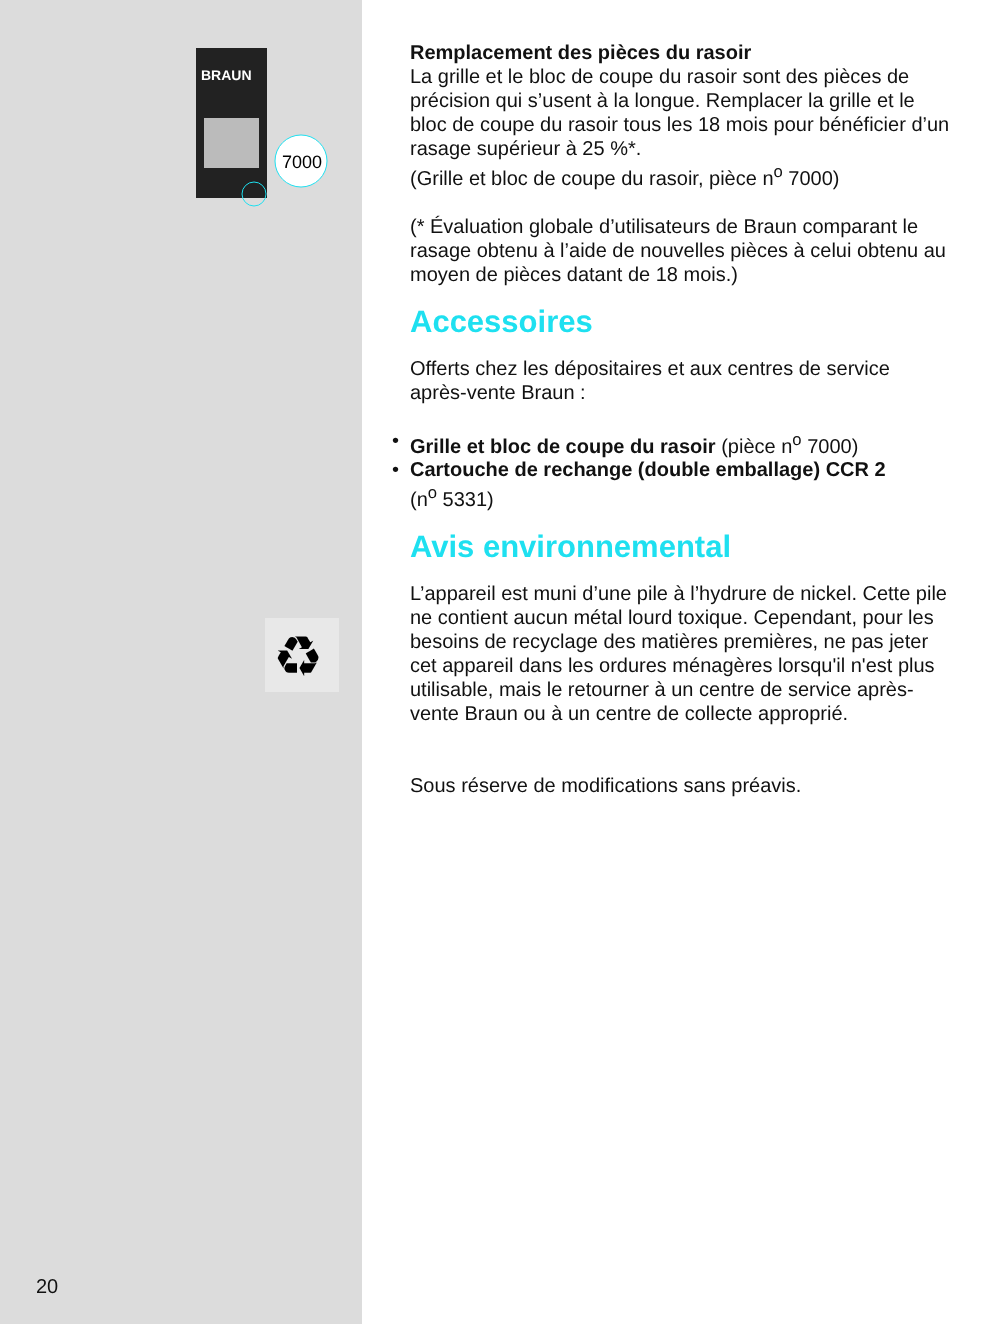BRAUN
7000
♻
20
Remplacement des pièces du rasoir
La grille et le bloc de coupe du rasoir sont des pièces de précision qui s’usent à la longue. Remplacer la grille et le bloc de coupe du rasoir tous les 18 mois pour bénéficier d’un rasage supérieur à 25 %*.
(Grille et bloc de coupe du rasoir, pièce n<sup>o</sup> 7000)
(* Évaluation globale d’utilisateurs de Braun comparant le rasage obtenu à l’aide de nouvelles pièces à celui obtenu au moyen de pièces datant de 18 mois.)
Accessoires
Offerts chez les dépositaires et aux centres de service après-vente Braun :
• Grille et bloc de coupe du rasoir (pièce n<sup>o</sup> 7000)
• Cartouche de rechange (double emballage) CCR 2
(n<sup>o</sup> 5331)
Avis environnemental
L’appareil est muni d’une pile à l’hydrure de nickel. Cette pile ne contient aucun métal lourd toxique. Cependant, pour les besoins de recyclage des matières premières, ne pas jeter cet appareil dans les ordures ménagères lorsqu'il n'est plus utilisable, mais le retourner à un centre de service après-vente Braun ou à un centre de collecte approprié.
Sous réserve de modifications sans préavis.